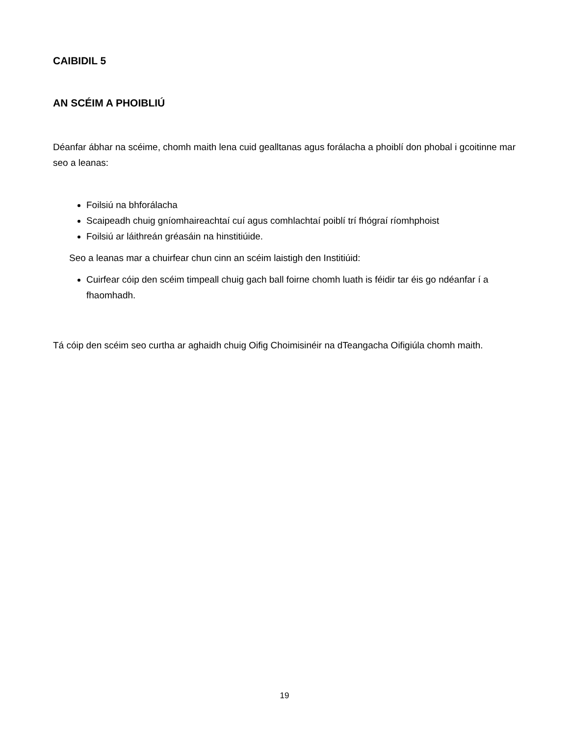CAIBIDIL 5
AN SCÉIM A PHOIBLIÚ
Déanfar ábhar na scéime, chomh maith lena cuid gealltanas agus forálacha a phoiblí don phobal i gcoitinne mar seo a leanas:
Foilsiú na bhforálacha
Scaipeadh chuig gníomhaireachtaí cuí agus comhlachtaí poiblí trí fhógraí ríomhphoist
Foilsiú ar láithreán gréasáin na hinstitiúide.
Seo a leanas mar a chuirfear chun cinn an scéim laistigh den Institiúid:
Cuirfear cóip den scéim timpeall chuig gach ball foirne chomh luath is féidir tar éis go ndéanfar í a fhaomhadh.
Tá cóip den scéim seo curtha ar aghaidh chuig Oifig Choimisinéir na dTeangacha Oifigiúla chomh maith.
19